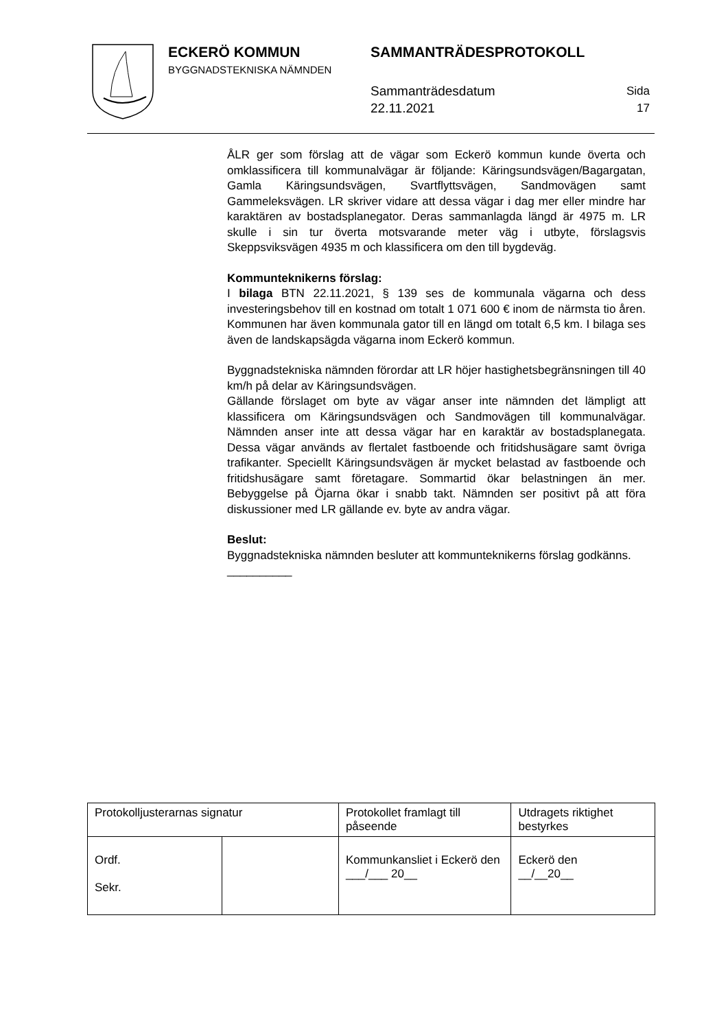ECKERÖ KOMMUN
BYGGNADSTEKNISKA NÄMNDEN
SAMMANTRÄDESPROTOKOLL
Sammanträdesdatum
22.11.2021
Sida
17
ÅLR ger som förslag att de vägar som Eckerö kommun kunde överta och omklassificera till kommunalvägar är följande: Käringsundsvägen/Bagargatan, Gamla Käringsundsvägen, Svartflyttsvägen, Sandmovägen samt Gammeleksvägen. LR skriver vidare att dessa vägar i dag mer eller mindre har karaktären av bostadsplanegator. Deras sammanlagda längd är 4975 m. LR skulle i sin tur överta motsvarande meter väg i utbyte, förslagsvis Skeppsviksvägen 4935 m och klassificera om den till bygdeväg.
Kommunteknikerns förslag:
I bilaga BTN 22.11.2021, § 139 ses de kommunala vägarna och dess investeringsbehov till en kostnad om totalt 1 071 600 € inom de närmsta tio åren. Kommunen har även kommunala gator till en längd om totalt 6,5 km. I bilaga ses även de landskapsägda vägarna inom Eckerö kommun.
Byggnadstekniska nämnden förordar att LR höjer hastighetsbegränsningen till 40 km/h på delar av Käringsundsvägen.
Gällande förslaget om byte av vägar anser inte nämnden det lämpligt att klassificera om Käringsundsvägen och Sandmovägen till kommunalvägar. Nämnden anser inte att dessa vägar har en karaktär av bostadsplanegata. Dessa vägar används av flertalet fastboende och fritidshusägare samt övriga trafikanter. Speciellt Käringsundsvägen är mycket belastad av fastboende och fritidshusägare samt företagare. Sommartid ökar belastningen än mer. Bebyggelse på Öjarna ökar i snabb takt. Nämnden ser positivt på att föra diskussioner med LR gällande ev. byte av andra vägar.
Beslut:
Byggnadstekniska nämnden besluter att kommunteknikerns förslag godkänns.
__________
| Protokolljusterarnas signatur | | Protokollet framlagt till påseende | Utdragets riktighet bestyrkes |
| Ordf. Sekr. | | Kommunkansliet i Eckerö den ___/___ 20__ | Eckerö den __/__20__ |